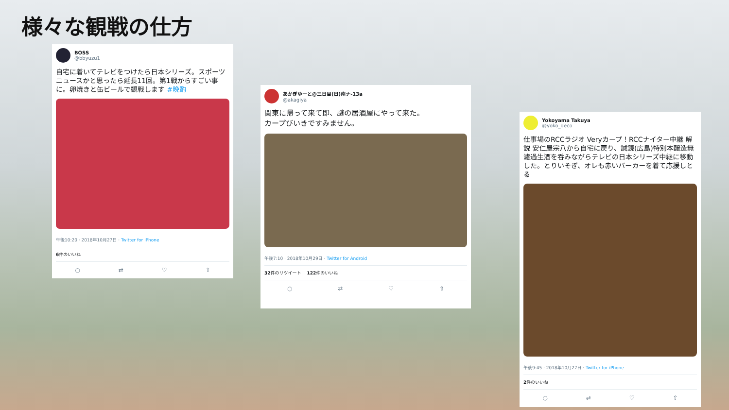様々な観戦の仕方
BOSS
@bbyuzu1
自宅に着いてテレビをつけたら日本シリーズ。スポーツニュースかと思ったら延長11回。第1戦からすごい事に。卵焼きと缶ビールで観戦します #晩酌
午後10:20 · 2018年10月27日 · Twitter for iPhone
6件のいいね
○ ⇄ ♡ ⇧
あかぎゆーと@三日目(日)南ナ-13a
@akagiya
関東に帰って来て即、謎の居酒屋にやって来た。
カープびいきですみません。
午後7:10 · 2018年10月29日 · Twitter for Android
32件のリツイート　 122件のいいね
○ ⇄ ♡ ⇧
Yokoyama Takuya
@yoko_deco
仕事場のRCCラジオ Veryカープ！RCCナイター中継 解説 安仁屋宗八から自宅に戻り、誠鏡(広島)特別本醸造無濾過生酒を呑みながらテレビの日本シリーズ中継に移動した。とりいそぎ、オレも赤いパーカーを着て応援しとる
午後9:45 · 2018年10月27日 · Twitter for iPhone
2件のいいね
○ ⇄ ♡ ⇧